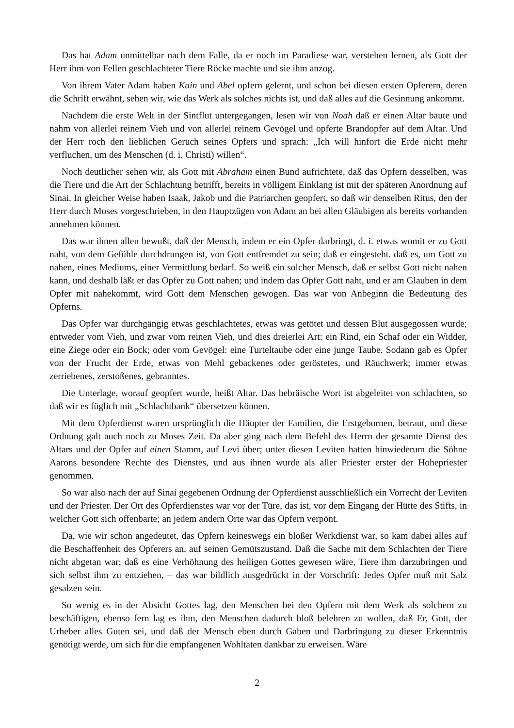Das hat Adam unmittelbar nach dem Falle, da er noch im Paradiese war, verstehen lernen, als Gott der Herr ihm von Fellen geschlachteter Tiere Röcke machte und sie ihm anzog.
Von ihrem Vater Adam haben Kain und Abel opfern gelernt, und schon bei diesen ersten Opfe­rern, deren die Schrift erwähnt, sehen wir, wie das Werk als solches nichts ist, und daß alles auf die Gesinnung ankommt.
Nachdem die erste Welt in der Sintflut untergegangen, lesen wir von Noah daß er einen Altar baute und nahm von allerlei reinem Vieh und von allerlei reinem Gevögel und opferte Brandopfer auf dem Altar. Und der Herr roch den lieblichen Geruch seines Opfers und sprach: „Ich will hinfort die Erde nicht mehr verfluchen, um des Menschen (d. i. Christi) willen“.
Noch deutlicher sehen wir, als Gott mit Abraham einen Bund aufrichtete, daß das Opfern des­selben, was die Tiere und die Art der Schlachtung betrifft, bereits in völligem Einklang ist mit der späteren Anordnung auf Sinai. In gleicher Weise haben Isaak, Jakob und die Patriarchen geopfert, so daß wir denselben Ritus, den der Herr durch Moses vorgeschrieben, in den Hauptzügen von Adam an bei allen Gläubigen als bereits vorhanden annehmen können.
Das war ihnen allen bewußt, daß der Mensch, indem er ein Opfer darbringt, d. i. etwas womit er zu Gott naht, von dem Gefühle durchdrungen ist, von Gott entfremdet zu sein; daß er eingesteht. daß es, um Gott zu nahen, eines Mediums, einer Vermittlung bedarf. So weiß ein solcher Mensch, daß er selbst Gott nicht nahen kann, und deshalb läßt er das Opfer zu Gott nahen; und indem das Opfer Gott naht, und er am Glauben in dem Opfer mit nahekommt, wird Gott dem Menschen gewo­gen. Das war von Anbeginn die Bedeutung des Opferns.
Das Opfer war durchgängig etwas geschlachtetes, etwas was getötet und dessen Blut ausgegos­sen wurde; entweder vom Vieh, und zwar vom reinen Vieh, und dies dreierlei Art: ein Rind, ein Schaf oder ein Widder, eine Ziege oder ein Bock; oder vom Gevögel: eine Turteltaube oder eine junge Taube. Sodann gab es Opfer von der Frucht der Erde, etwas von Mehl gebackenes oder ge­röstetes, und Räuchwerk; immer etwas zerriebenes, zerstoßenes, gebranntes.
Die Unterlage, worauf geopfert wurde, heißt Altar. Das hebräische Wort ist abgeleitet von schlachten, so daß wir es füglich mit „Schlachtbank“ übersetzen können.
Mit dem Opferdienst waren ursprünglich die Häupter der Familien, die Erstgebornen, betraut, und diese Ordnung galt auch noch zu Moses Zeit. Da aber ging nach dem Befehl des Herrn der ge­samte Dienst des Altars und der Opfer auf einen Stamm, auf Levi über; unter diesen Leviten hatten hinwiederum die Söhne Aarons besondere Rechte des Dienstes, und aus ihnen wurde als aller Prie­ster erster der Hohepriester genommen.
So war also nach der auf Sinai gegebenen Ordnung der Opferdienst ausschließlich ein Vorrecht der Leviten und der Priester. Der Ort des Opferdienstes war vor der Türe, das ist, vor dem Eingang der Hütte des Stifts, in welcher Gott sich offenbarte; an jedem andern Orte war das Opfern verpönt.
Da, wie wir schon angedeutet, das Opfern keineswegs ein bloßer Werkdienst war, so kam dabei alles auf die Beschaffenheit des Opferers an, auf seinen Gemütszustand. Daß die Sache mit dem Schlachten der Tiere nicht abgetan war; daß es eine Verhöhnung des heiligen Gottes gewesen wäre, Tiere ihm darzubringen und sich selbst ihm zu entziehen, – das war bildlich ausgedrückt in der Vor­schrift: Jedes Opfer muß mit Salz gesalzen sein.
So wenig es in der Absicht Gottes lag, den Menschen bei den Opfern mit dem Werk als solchem zu beschäftigen, ebenso fern lag es ihm, den Menschen dadurch bloß belehren zu wollen, daß Er, Gott, der Urheber alles Guten sei, und daß der Mensch eben durch Gaben und Darbringung zu die­ser Erkenntnis genötigt werde, um sich für die empfangenen Wohltaten dankbar zu erweisen. Wäre
2